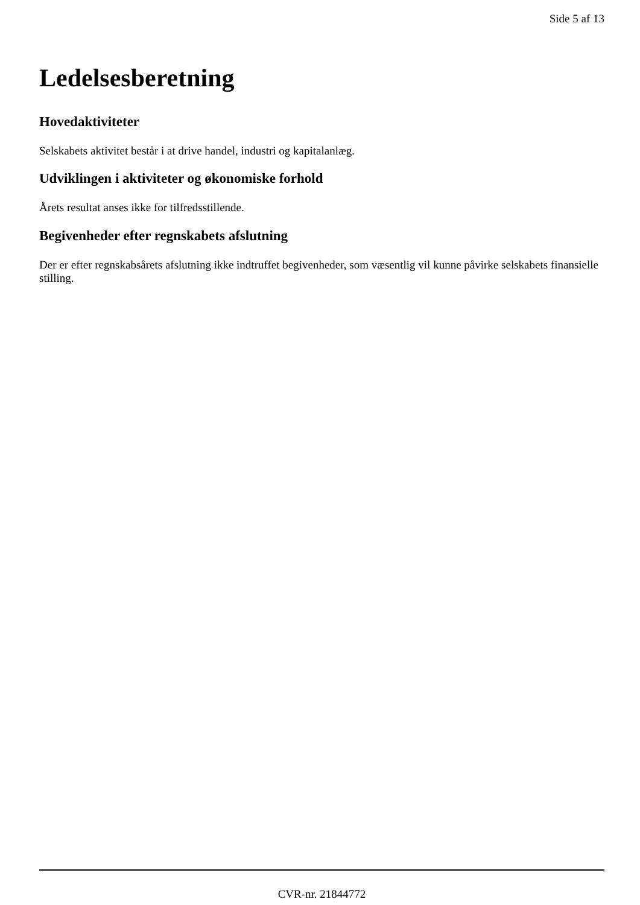Side 5 af 13
Ledelsesberetning
Hovedaktiviteter
Selskabets aktivitet består i at drive handel, industri og kapitalanlæg.
Udviklingen i aktiviteter og økonomiske forhold
Årets resultat anses ikke for tilfredsstillende.
Begivenheder efter regnskabets afslutning
Der er efter regnskabsårets afslutning ikke indtruffet begivenheder, som væsentlig vil kunne påvirke selskabets finansielle stilling.
CVR-nr. 21844772